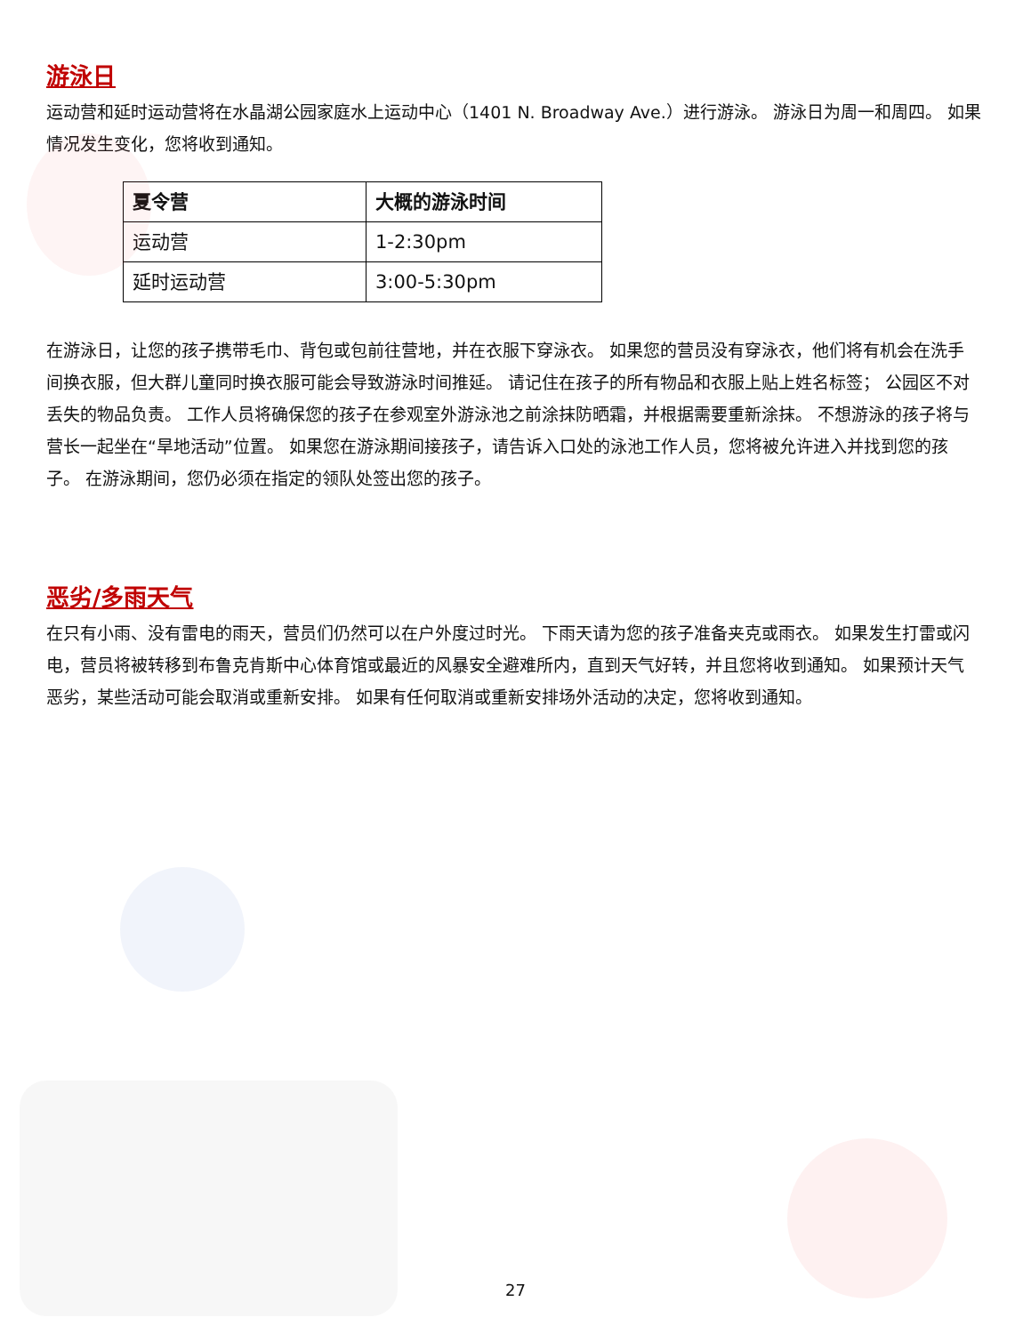游泳日
运动营和延时运动营将在水晶湖公园家庭水上运动中心（1401 N. Broadway Ave.）进行游泳。 游泳日为周一和周四。 如果情况发生变化，您将收到通知。
| 夏令营 | 大概的游泳时间 |
| --- | --- |
| 运动营 | 1-2:30pm |
| 延时运动营 | 3:00-5:30pm |
在游泳日，让您的孩子携带毛巾、背包或包前往营地，并在衣服下穿泳衣。 如果您的营员没有穿泳衣，他们将有机会在洗手间换衣服，但大群儿童同时换衣服可能会导致游泳时间推延。 请记住在孩子的所有物品和衣服上贴上姓名标签； 公园区不对丢失的物品负责。 工作人员将确保您的孩子在参观室外游泳池之前涂抹防晒霜，并根据需要重新涂抹。 不想游泳的孩子将与营长一起坐在“旱地活动”位置。 如果您在游泳期间接孩子，请告诉入口处的泳池工作人员，您将被允许进入并找到您的孩子。 在游泳期间，您仍必须在指定的领队处签出您的孩子。
恶劣/多雨天气
在只有小雨、没有雷电的雨天，营员们仍然可以在户外度过时光。 下雨天请为您的孩子准备夹克或雨衣。 如果发生打雷或闪电，营员将被转移到布鲁克肯斯中心体育馆或最近的风暴安全避难所内，直到天气好转，并且您将收到通知。 如果预计天气恶劣，某些活动可能会取消或重新安排。 如果有任何取消或重新安排场外活动的决定，您将收到通知。
27